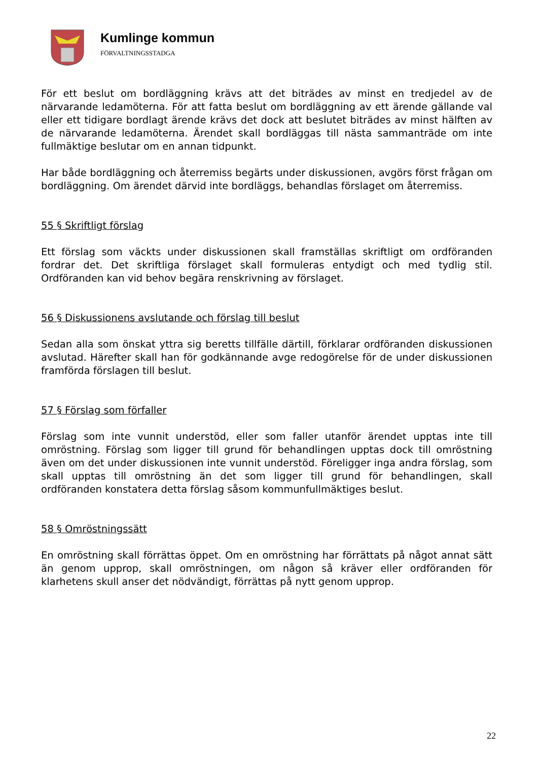Kumlinge kommun
FÖRVALTNINGSSTADGA
För ett beslut om bordläggning krävs att det biträdes av minst en tredjedel av de närvarande ledamöterna. För att fatta beslut om bordläggning av ett ärende gällande val eller ett tidigare bordlagt ärende krävs det dock att beslutet biträdes av minst hälften av de närvarande ledamöterna. Ärendet skall bordläggas till nästa sammanträde om inte fullmäktige beslutar om en annan tidpunkt.
Har både bordläggning och återremiss begärts under diskussionen, avgörs först frågan om bordläggning. Om ärendet därvid inte bordläggs, behandlas förslaget om återremiss.
55 § Skriftligt förslag
Ett förslag som väckts under diskussionen skall framställas skriftligt om ordföranden fordrar det. Det skriftliga förslaget skall formuleras entydigt och med tydlig stil. Ordföranden kan vid behov begära renskrivning av förslaget.
56 § Diskussionens avslutande och förslag till beslut
Sedan alla som önskat yttra sig beretts tillfälle därtill, förklarar ordföranden diskussionen avslutad. Härefter skall han för godkännande avge redogörelse för de under diskussionen framförda förslagen till beslut.
57 § Förslag som förfaller
Förslag som inte vunnit understöd, eller som faller utanför ärendet upptas inte till omröstning. Förslag som ligger till grund för behandlingen upptas dock till omröstning även om det under diskussionen inte vunnit understöd. Föreligger inga andra förslag, som skall upptas till omröstning än det som ligger till grund för behandlingen, skall ordföranden konstatera detta förslag såsom kommunfullmäktiges beslut.
58 § Omröstningssätt
En omröstning skall förrättas öppet. Om en omröstning har förrättats på något annat sätt än genom upprop, skall omröstningen, om någon så kräver eller ordföranden för klarhetens skull anser det nödvändigt, förrättas på nytt genom upprop.
22